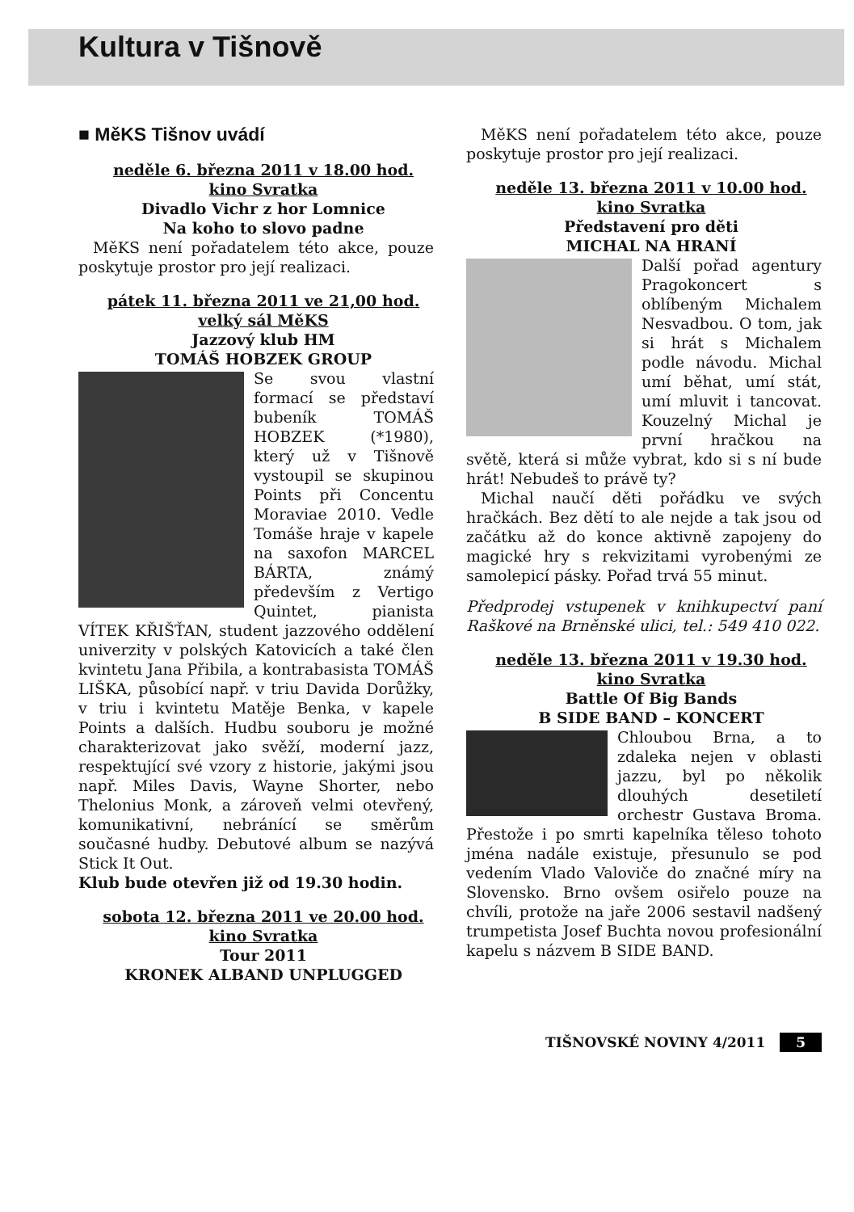Kultura v Tišnově
■ MěKS Tišnov uvádí
neděle 6. března 2011 v 18.00 hod.
kino Svratka
Divadlo Vichr z hor Lomnice
Na koho to slovo padne
MěKS není pořadatelem této akce, pouze poskytuje prostor pro její realizaci.
pátek 11. března 2011 ve 21,00 hod.
velký sál MěKS
Jazzový klub HM
TOMÁŠ HOBZEK GROUP
Se svou vlastní formací se představí bubeník TOMÁŠ HOBZEK (*1980), který už v Tišnově vystoupil se skupinou Points při Concentu Moraviae 2010. Vedle Tomáše hraje v kapele na saxofon MARCEL BÁRTA, známý především z Vertigo Quintet, pianista VÍTEK KŘIŠŤAN, student jazzového oddělení univerzity v polských Katovicích a také člen kvintetu Jana Přibila, a kontrabasista TOMÁŠ LIŠKA, působící např. v triu Davida Dorůžky, v triu i kvintetu Matěje Benka, v kapele Points a dalších. Hudbu souboru je možné charakterizovat jako svěží, moderní jazz, respektující své vzory z historie, jakými jsou např. Miles Davis, Wayne Shorter, nebo Thelonius Monk, a zároveň velmi otevřený, komunikativní, nebránící se směrům současné hudby. Debutové album se nazývá Stick It Out.
Klub bude otevřen již od 19.30 hodin.
sobota 12. března 2011 ve 20.00 hod.
kino Svratka
Tour 2011
KRONEK ALBAND UNPLUGGED
MěKS není pořadatelem této akce, pouze poskytuje prostor pro její realizaci.
neděle 13. března 2011 v 10.00 hod.
kino Svratka
Představení pro děti
MICHAL NA HRANÍ
Další pořad agentury Pragokoncert s oblíbeným Michalem Nesvadbou. O tom, jak si hrát s Michalem podle návodu. Michal umí běhat, umí stát, umí mluvit i tancovat. Kouzelný Michal je první hračkou na světě, která si může vybrat, kdo si s ní bude hrát! Nebudeš to právě ty?
Michal naučí děti pořádku ve svých hračkách. Bez dětí to ale nejde a tak jsou od začátku až do konce aktivně zapojeny do magické hry s rekvizitami vyrobenými ze samolepicí pásky. Pořad trvá 55 minut.
Předprodej vstupenek v knihkupectví paní Raškové na Brněnské ulici, tel.: 549 410 022.
neděle 13. března 2011 v 19.30 hod.
kino Svratka
Battle Of Big Bands
B SIDE BAND – KONCERT
Chloubou Brna, a to zdaleka nejen v oblasti jazzu, byl po několik dlouhých desetiletí orchestr Gustava Broma. Přestože i po smrti kapelníka těleso tohoto jména nadále existuje, přesunulo se pod vedením Vlado Valoviče do značné míry na Slovensko. Brno ovšem osiřelo pouze na chvíli, protože na jaře 2006 sestavil nadšený trumpetista Josef Buchta novou profesionální kapelu s názvem B SIDE BAND.
TIŠNOVSKÉ NOVINY 4/2011 5